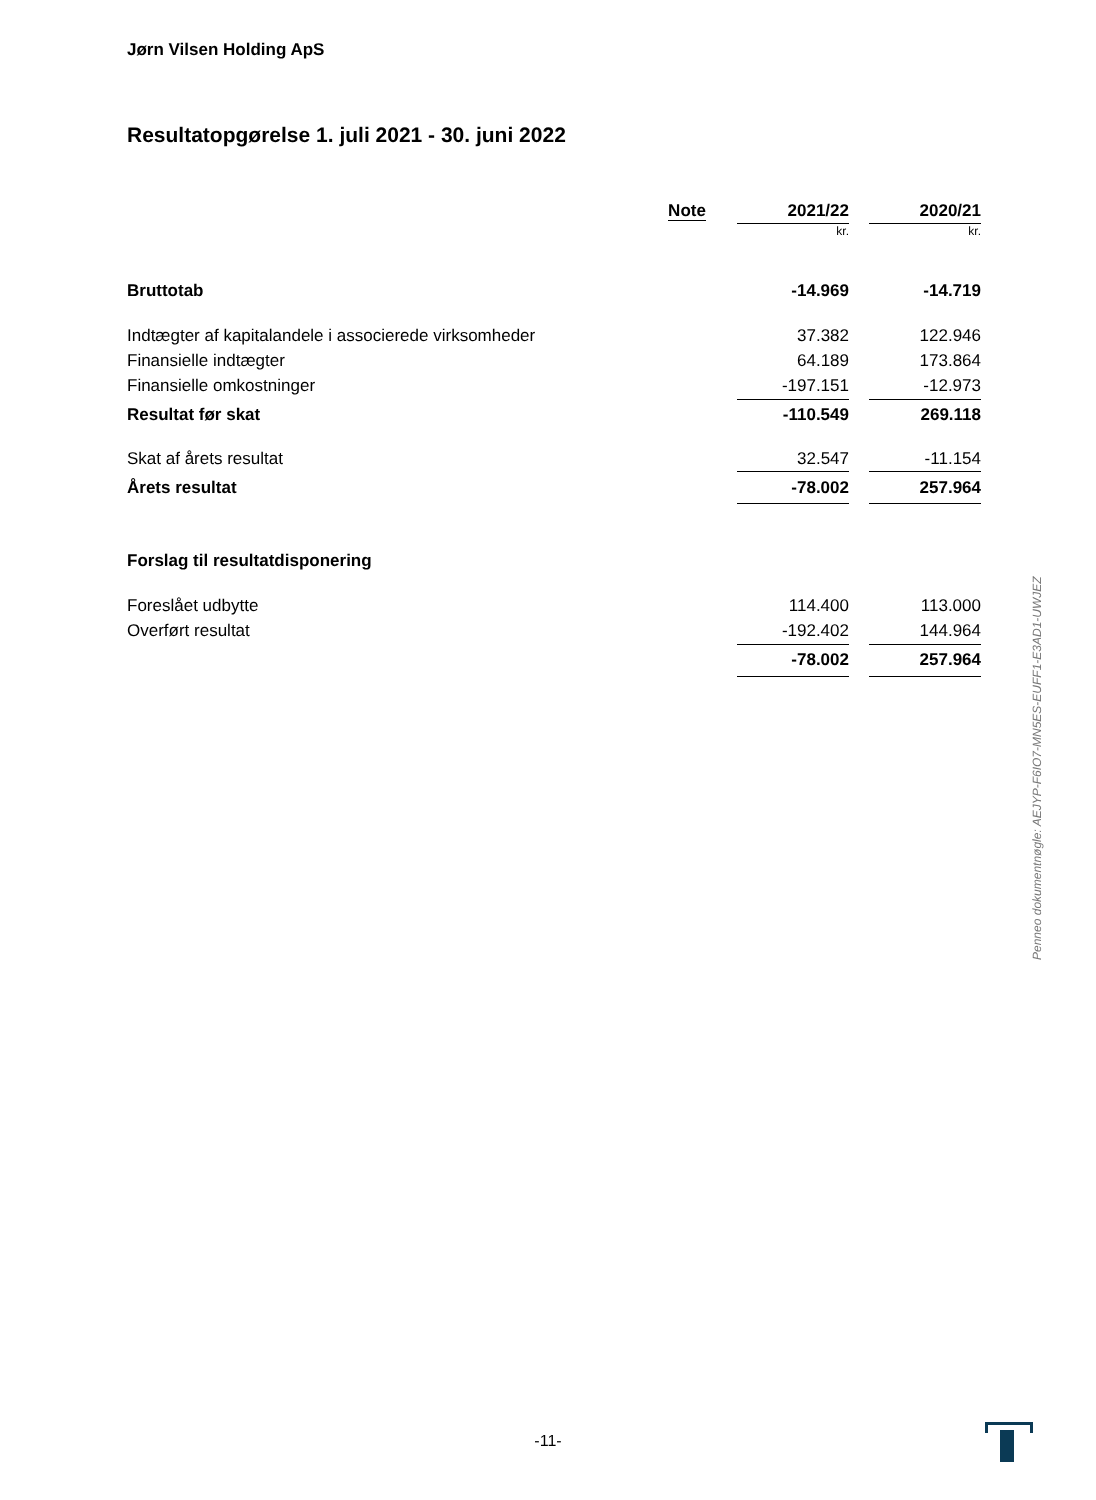Jørn Vilsen Holding ApS
Resultatopgørelse 1. juli 2021 - 30. juni 2022
| | Note | | 2021/22 | | 2020/21 |
| --- | --- | --- | --- | --- | --- |
| | | | kr. | | kr. |
| Bruttotab | | | -14.969 | | -14.719 |
| Indtægter af kapitalandele i associerede virksomheder | | | 37.382 | | 122.946 |
| Finansielle indtægter | | | 64.189 | | 173.864 |
| Finansielle omkostninger | | | -197.151 | | -12.973 |
| Resultat før skat | | | -110.549 | | 269.118 |
| Skat af årets resultat | | | 32.547 | | -11.154 |
| Årets resultat | | | -78.002 | | 257.964 |
| Forslag til resultatdisponering | | | | | |
| Foreslået udbytte | | | 114.400 | | 113.000 |
| Overført resultat | | | -192.402 | | 144.964 |
| | | | -78.002 | | 257.964 |
Penneo dokumentnøgle: AEJYP-F6IO7-MN5ES-EUFF1-E3AD1-UWJEZ
-11-